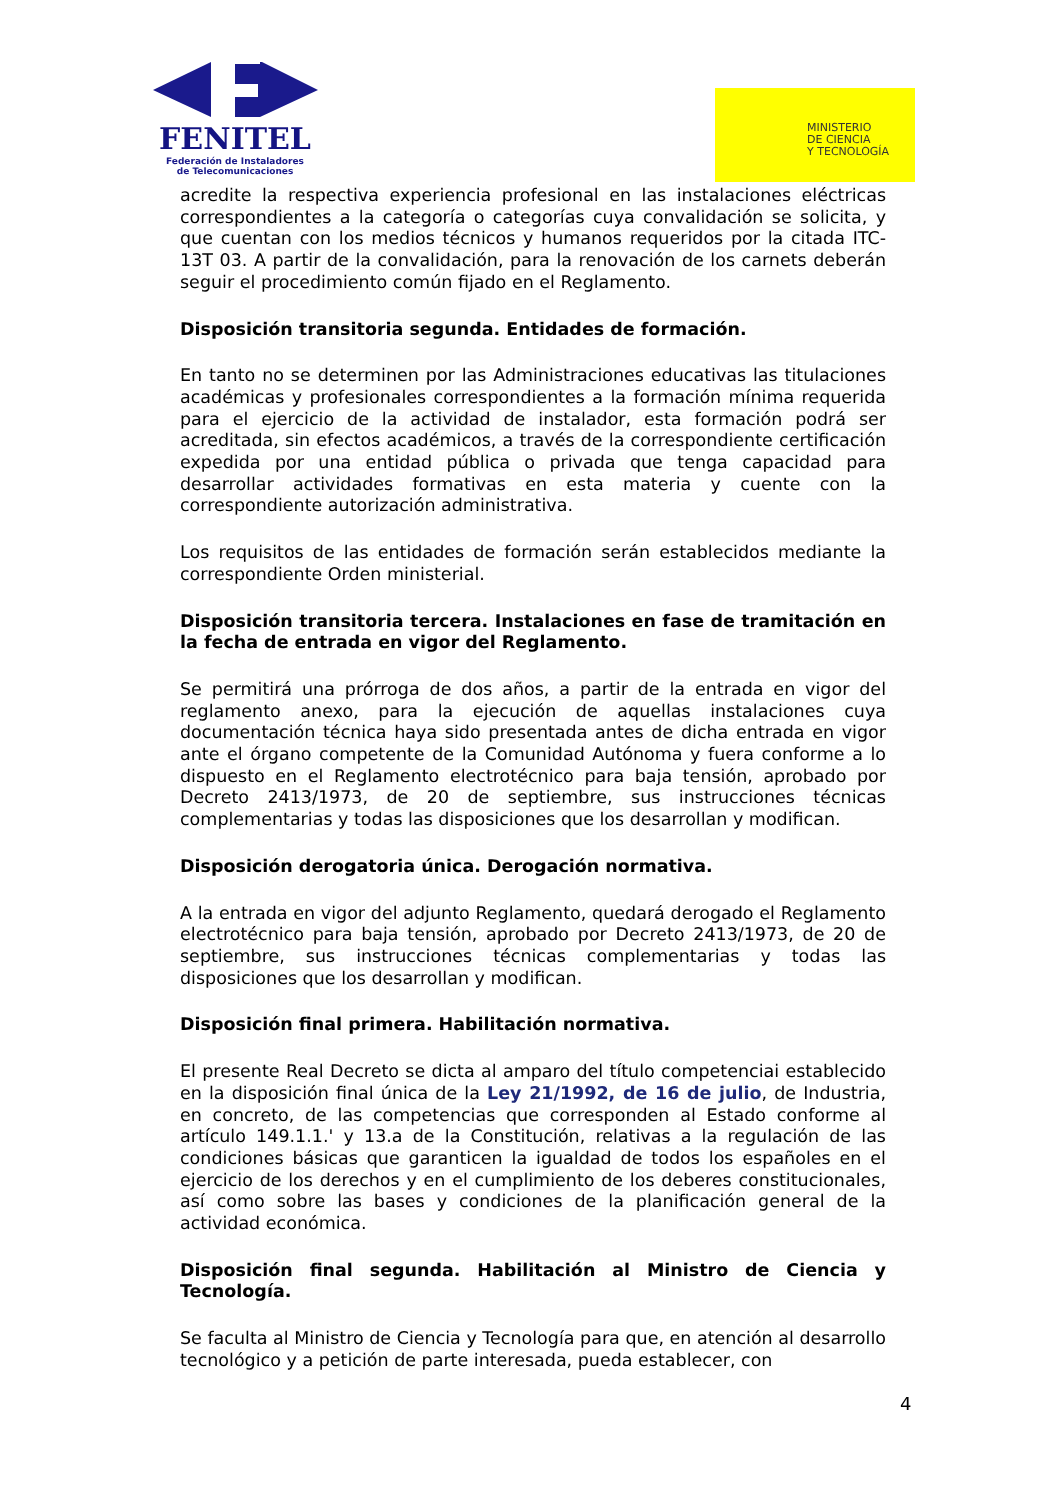FENITEL
Federación de Instaladores
de Telecomunicaciones
MINISTERIO
DE CIENCIA
Y TECNOLOGÍA
acredite la respectiva experiencia profesional en las instalaciones eléctricas correspondientes a la categoría o categorías cuya convalidación se solicita, y que cuentan con los medios técnicos y humanos requeridos por la citada ITC-13T 03. A partir de la convalidación, para la renovación de los carnets deberán seguir el procedimiento común fijado en el Reglamento.
Disposición transitoria segunda. Entidades de formación.
En tanto no se determinen por las Administraciones educativas las titulaciones académicas y profesionales correspondientes a la formación mínima requerida para el ejercicio de la actividad de instalador, esta formación podrá ser acreditada, sin efectos académicos, a través de la correspondiente certificación expedida por una entidad pública o privada que tenga capacidad para desarrollar actividades formativas en esta materia y cuente con la correspondiente autorización administrativa.
Los requisitos de las entidades de formación serán establecidos mediante la correspondiente Orden ministerial.
Disposición transitoria tercera. Instalaciones en fase de tramitación en la fecha de entrada en vigor del Reglamento.
Se permitirá una prórroga de dos años, a partir de la entrada en vigor del reglamento anexo, para la ejecución de aquellas instalaciones cuya documentación técnica haya sido presentada antes de dicha entrada en vigor ante el órgano competente de la Comunidad Autónoma y fuera conforme a lo dispuesto en el Reglamento electrotécnico para baja tensión, aprobado por Decreto 2413/1973, de 20 de septiembre, sus instrucciones técnicas complementarias y todas las disposiciones que los desarrollan y modifican.
Disposición derogatoria única. Derogación normativa.
A la entrada en vigor del adjunto Reglamento, quedará derogado el Reglamento electrotécnico para baja tensión, aprobado por Decreto 2413/1973, de 20 de septiembre, sus instrucciones técnicas complementarias y todas las disposiciones que los desarrollan y modifican.
Disposición final primera. Habilitación normativa.
El presente Real Decreto se dicta al amparo del título competenciai establecido en la disposición final única de la Ley 21/1992, de 16 de julio, de Industria, en concreto, de las competencias que corresponden al Estado conforme al artículo 149.1.1.' y 13.a de la Constitución, relativas a la regulación de las condiciones básicas que garanticen la igualdad de todos los españoles en el ejercicio de los derechos y en el cumplimiento de los deberes constitucionales, así como sobre las bases y condiciones de la planificación general de la actividad económica.
Disposición final segunda. Habilitación al Ministro de Ciencia y Tecnología.
Se faculta al Ministro de Ciencia y Tecnología para que, en atención al desarrollo tecnológico y a petición de parte interesada, pueda establecer, con
4